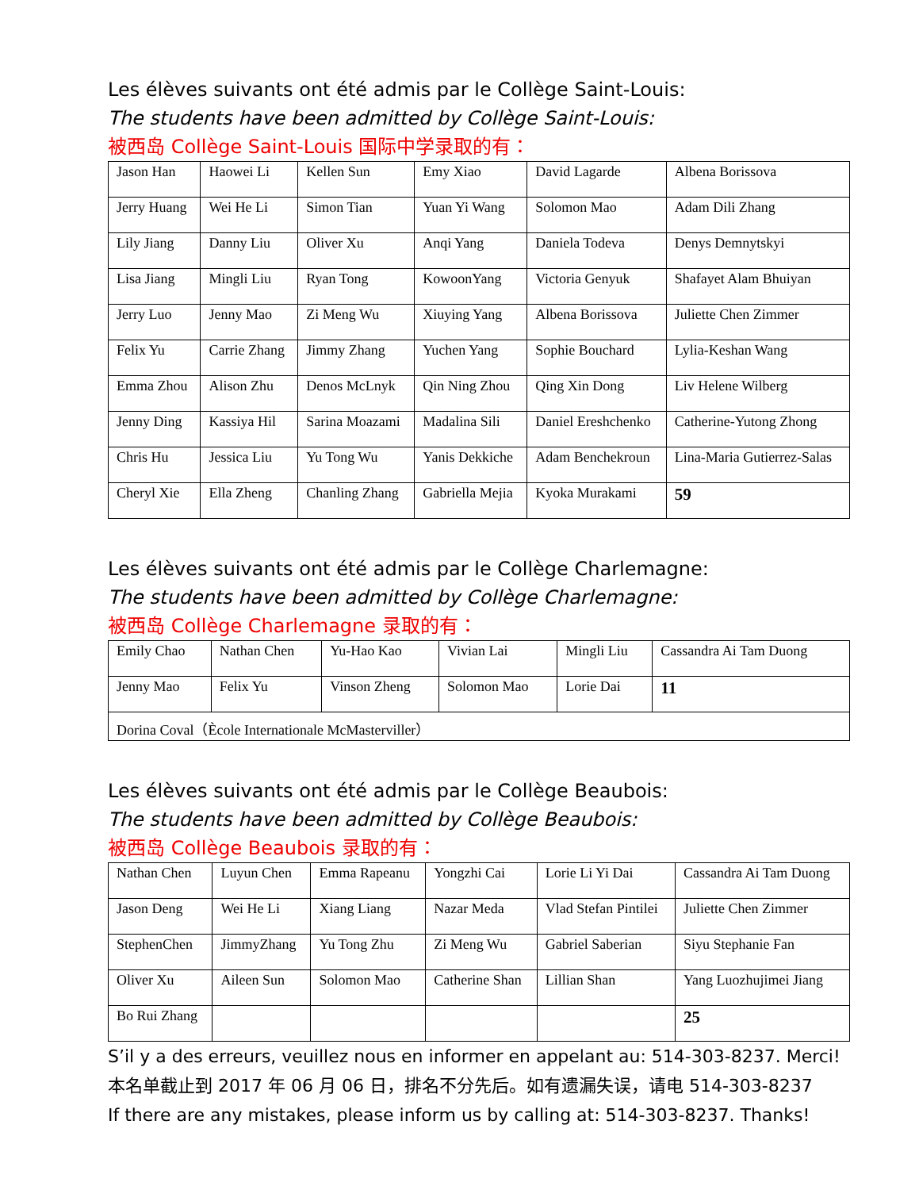Les élèves suivants ont été admis par le Collège Saint-Louis:
The students have been admitted by Collège Saint-Louis:
被西岛 Collège Saint-Louis 国际中学录取的有：
| Jason Han | Haowei Li | Kellen Sun | Emy Xiao | David Lagarde | Albena Borissova |
| Jerry Huang | Wei He Li | Simon Tian | Yuan Yi Wang | Solomon Mao | Adam Dili Zhang |
| Lily Jiang | Danny Liu | Oliver Xu | Anqi Yang | Daniela Todeva | Denys Demnytskyi |
| Lisa Jiang | Mingli Liu | Ryan Tong | KowoonYang | Victoria Genyuk | Shafayet Alam Bhuiyan |
| Jerry Luo | Jenny Mao | Zi Meng Wu | Xiuying Yang | Albena Borissova | Juliette Chen Zimmer |
| Felix Yu | Carrie Zhang | Jimmy Zhang | Yuchen Yang | Sophie Bouchard | Lylia-Keshan Wang |
| Emma Zhou | Alison Zhu | Denos McLnyk | Qin Ning Zhou | Qing Xin Dong | Liv Helene Wilberg |
| Jenny Ding | Kassiya Hil | Sarina Moazami | Madalina Sili | Daniel Ereshchenko | Catherine-Yutong Zhong |
| Chris Hu | Jessica Liu | Yu Tong Wu | Yanis Dekkiche | Adam Benchekroun | Lina-Maria Gutierrez-Salas |
| Cheryl Xie | Ella Zheng | Chanling Zhang | Gabriella Mejia | Kyoka Murakami | 59 |
Les élèves suivants ont été admis par le Collège Charlemagne:
The students have been admitted by Collège Charlemagne:
被西岛 Collège Charlemagne 录取的有：
| Emily Chao | Nathan Chen | Yu-Hao Kao | Vivian Lai | Mingli Liu | Cassandra Ai Tam Duong |
| Jenny Mao | Felix Yu | Vinson Zheng | Solomon Mao | Lorie Dai | 11 |
| Dorina Coval（Ècole Internationale McMasterviller） | | | | | |
Les élèves suivants ont été admis par le Collège Beaubois:
The students have been admitted by Collège Beaubois:
被西岛 Collège Beaubois 录取的有：
| Nathan Chen | Luyun Chen | Emma Rapeanu | Yongzhi Cai | Lorie Li Yi Dai | Cassandra Ai Tam Duong |
| Jason Deng | Wei He Li | Xiang Liang | Nazar Meda | Vlad Stefan Pintilei | Juliette Chen Zimmer |
| StephenChen | JimmyZhang | Yu Tong Zhu | Zi Meng Wu | Gabriel Saberian | Siyu Stephanie Fan |
| Oliver Xu | Aileen Sun | Solomon Mao | Catherine Shan | Lillian Shan | Yang Luozhujimei Jiang |
| Bo Rui Zhang | | | | | 25 |
S’il y a des erreurs, veuillez nous en informer en appelant au: 514-303-8237. Merci!
本名单截止到 2017 年 06 月 06 日，排名不分先后。如有遗漏失误，请电 514-303-8237
If there are any mistakes, please inform us by calling at: 514-303-8237. Thanks!